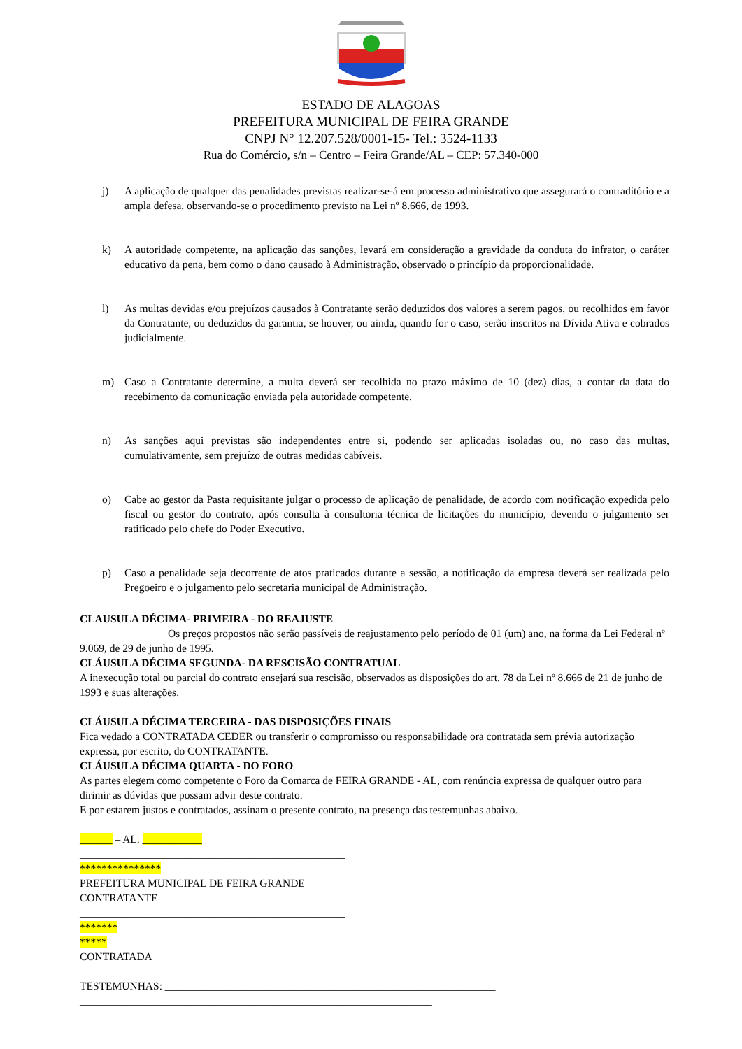ESTADO DE ALAGOAS
PREFEITURA MUNICIPAL DE FEIRA GRANDE
CNPJ N° 12.207.528/0001-15- Tel.: 3524-1133
Rua do Comércio, s/n – Centro – Feira Grande/AL – CEP: 57.340-000
j) A aplicação de qualquer das penalidades previstas realizar-se-á em processo administrativo que assegurará o contraditório e a ampla defesa, observando-se o procedimento previsto na Lei nº 8.666, de 1993.
k) A autoridade competente, na aplicação das sanções, levará em consideração a gravidade da conduta do infrator, o caráter educativo da pena, bem como o dano causado à Administração, observado o princípio da proporcionalidade.
l) As multas devidas e/ou prejuízos causados à Contratante serão deduzidos dos valores a serem pagos, ou recolhidos em favor da Contratante, ou deduzidos da garantia, se houver, ou ainda, quando for o caso, serão inscritos na Dívida Ativa e cobrados judicialmente.
m) Caso a Contratante determine, a multa deverá ser recolhida no prazo máximo de 10 (dez) dias, a contar da data do recebimento da comunicação enviada pela autoridade competente.
n) As sanções aqui previstas são independentes entre si, podendo ser aplicadas isoladas ou, no caso das multas, cumulativamente, sem prejuízo de outras medidas cabíveis.
o) Cabe ao gestor da Pasta requisitante julgar o processo de aplicação de penalidade, de acordo com notificação expedida pelo fiscal ou gestor do contrato, após consulta à consultoria técnica de licitações do município, devendo o julgamento ser ratificado pelo chefe do Poder Executivo.
p) Caso a penalidade seja decorrente de atos praticados durante a sessão, a notificação da empresa deverá ser realizada pelo Pregoeiro e o julgamento pelo secretaria municipal de Administração.
CLAUSULA DÉCIMA- PRIMEIRA - DO REAJUSTE
Os preços propostos não serão passíveis de reajustamento pelo período de 01 (um) ano, na forma da Lei Federal nº 9.069, de 29 de junho de 1995.
CLÁUSULA DÉCIMA SEGUNDA- DA RESCISÃO CONTRATUAL
A inexecução total ou parcial do contrato ensejará sua rescisão, observados as disposições do art. 78 da Lei nº 8.666 de 21 de junho de 1993 e suas alterações.
CLÁUSULA DÉCIMA TERCEIRA - DAS DISPOSIÇÕES FINAIS
Fica vedado a CONTRATADA CEDER ou transferir o compromisso ou responsabilidade ora contratada sem prévia autorização expressa, por escrito, do CONTRATANTE.
CLÁUSULA DÉCIMA QUARTA - DO FORO
As partes elegem como competente o Foro da Comarca de FEIRA GRANDE - AL, com renúncia expressa de qualquer outro para dirimir as dúvidas que possam advir deste contrato.
E por estarem justos e contratados, assinam o presente contrato, na presença das testemunhas abaixo.
______ – AL. ___________
_________________________________________________
***************
PREFEITURA MUNICIPAL DE FEIRA GRANDE
CONTRATANTE
_________________________________________________
*******
*****
CONTRATADA
TESTEMUNHAS: _____________________________________________________________
_________________________________________________________________